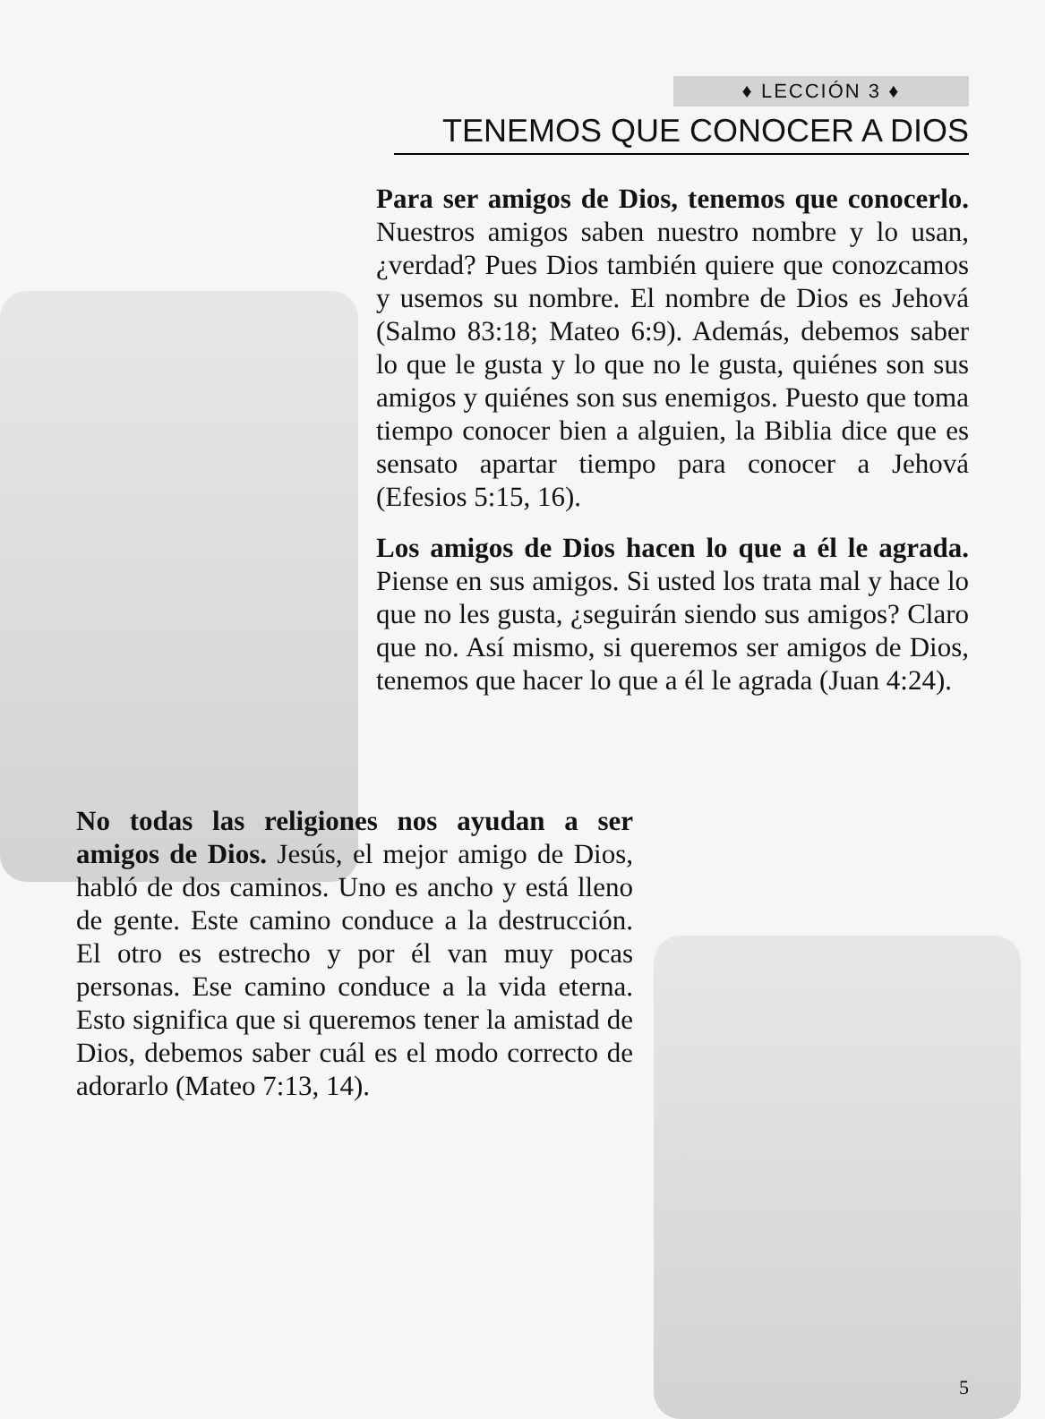♦ LECCIÓN 3 ♦
TENEMOS QUE CONOCER A DIOS
Para ser amigos de Dios, tenemos que conocerlo. Nuestros amigos saben nuestro nombre y lo usan, ¿verdad? Pues Dios también quiere que conozcamos y usemos su nombre. El nombre de Dios es Jehová (Salmo 83:18; Mateo 6:9). Además, debemos saber lo que le gusta y lo que no le gusta, quiénes son sus amigos y quiénes son sus enemigos. Puesto que toma tiempo conocer bien a alguien, la Biblia dice que es sensato apartar tiempo para conocer a Jehová (Efesios 5:15, 16).
Los amigos de Dios hacen lo que a él le agrada. Piense en sus amigos. Si usted los trata mal y hace lo que no les gusta, ¿seguirán siendo sus amigos? Claro que no. Así mismo, si queremos ser amigos de Dios, tenemos que hacer lo que a él le agrada (Juan 4:24).
No todas las religiones nos ayudan a ser amigos de Dios. Jesús, el mejor amigo de Dios, habló de dos caminos. Uno es ancho y está lleno de gente. Este camino conduce a la destrucción. El otro es estrecho y por él van muy pocas personas. Ese camino conduce a la vida eterna. Esto significa que si queremos tener la amistad de Dios, debemos saber cuál es el modo correcto de adorarlo (Mateo 7:13, 14).
5